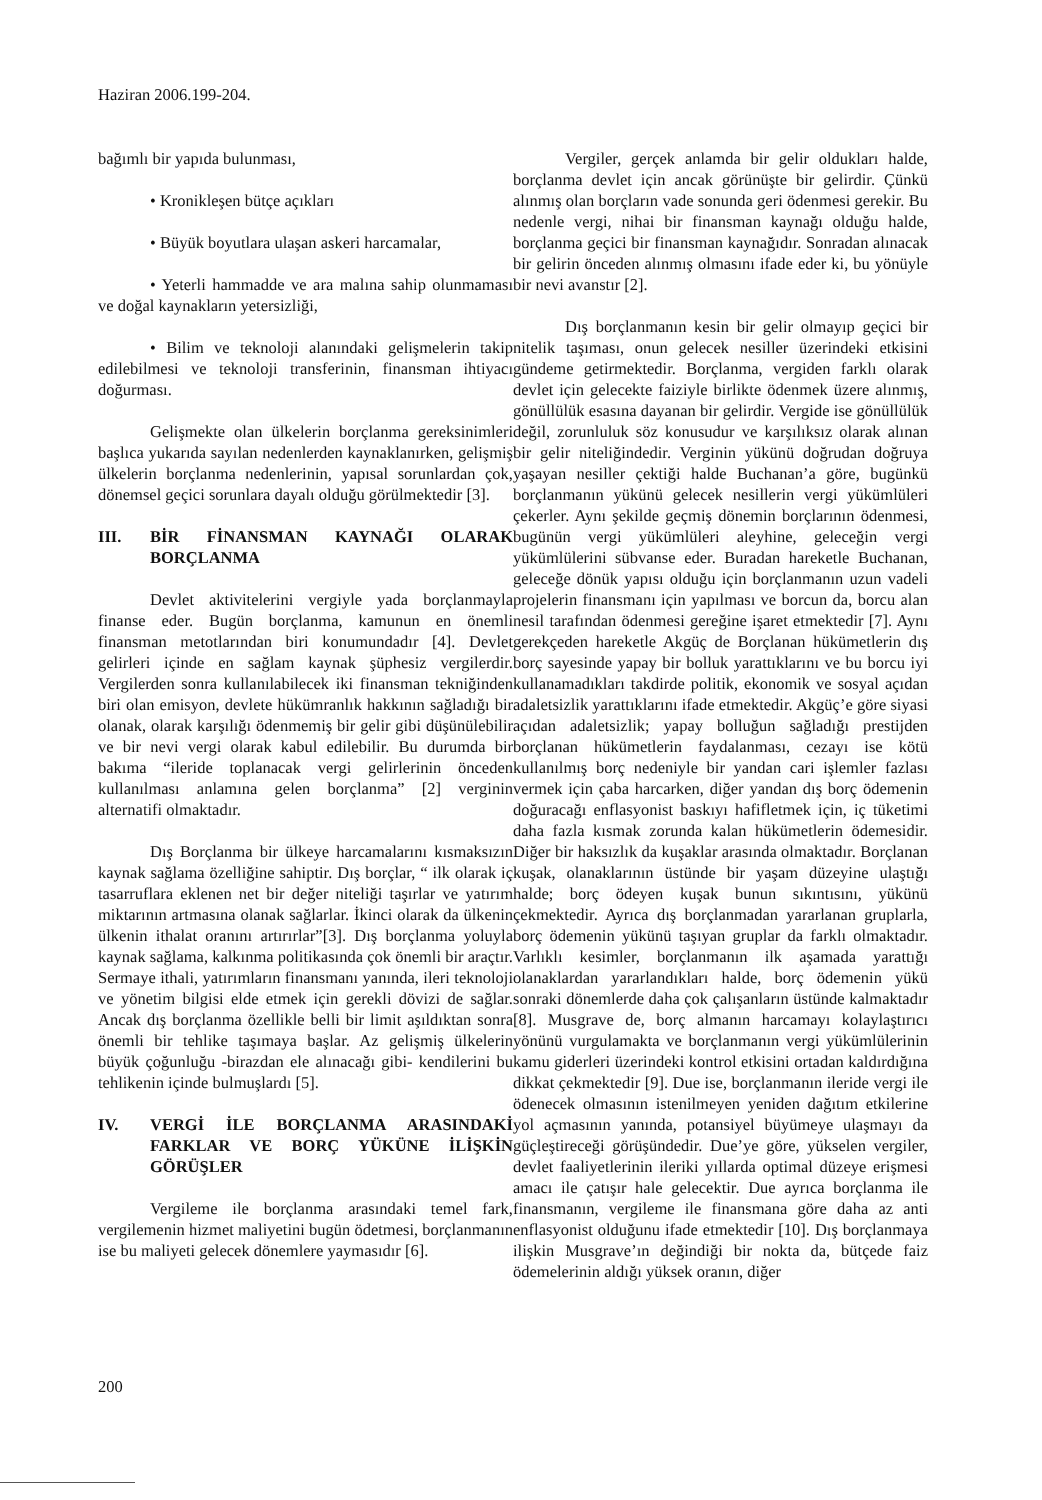Haziran 2006.199-204.
bağımlı bir yapıda bulunması,
• Kronikleşen bütçe açıkları
• Büyük boyutlara ulaşan askeri harcamalar,
• Yeterli hammadde ve ara malına sahip olunmaması ve doğal kaynakların yetersizliği,
• Bilim ve teknoloji alanındaki gelişmelerin takip edilebilmesi ve teknoloji transferinin, finansman ihtiyacı doğurması.
Gelişmekte olan ülkelerin borçlanma gereksinimleri başlıca yukarıda sayılan nedenlerden kaynaklanırken, gelişmiş ülkelerin borçlanma nedenlerinin, yapısal sorunlardan çok, dönemsel geçici sorunlara dayalı olduğu görülmektedir [3].
III. BİR FİNANSMAN KAYNAĞI OLARAK BORÇLANMA
Devlet aktivitelerini vergiyle yada borçlanmayla finanse eder. Bugün borçlanma, kamunun en önemli finansman metotlarından biri konumundadır [4]. Devlet gelirleri içinde en sağlam kaynak şüphesiz vergilerdir. Vergilerden sonra kullanılabilecek iki finansman tekniğinden biri olan emisyon, devlete hükümranlık hakkının sağladığı bir olanak, olarak karşılığı ödenmemiş bir gelir gibi düşünülebilir ve bir nevi vergi olarak kabul edilebilir. Bu durumda bir bakıma “ileride toplanacak vergi gelirlerinin önceden kullanılması anlamına gelen borçlanma” [2] verginin alternatifi olmaktadır.
Dış Borçlanma bir ülkeye harcamalarını kısmaksızın kaynak sağlama özelliğine sahiptir. Dış borçlar, “ ilk olarak iç tasarruflara eklenen net bir değer niteliği taşırlar ve yatırım miktarının artmasına olanak sağlarlar. İkinci olarak da ülkenin ülkenin ithalat oranını artırırlar”[3]. Dış borçlanma yoluyla kaynak sağlama, kalkınma politikasında çok önemli bir araçtır. Sermaye ithali, yatırımların finansmanı yanında, ileri teknoloji ve yönetim bilgisi elde etmek için gerekli dövizi de sağlar. Ancak dış borçlanma özellikle belli bir limit aşıldıktan sonra önemli bir tehlike taşımaya başlar. Az gelişmiş ülkelerin büyük çoğunluğu -birazdan ele alınacağı gibi- kendilerini bu tehlikenin içinde bulmuşlardı [5].
IV. VERGİ İLE BORÇLANMA ARASINDAKİ FARKLAR VE BORÇ YÜKÜNE İLİŞKİN GÖRÜŞLER
Vergileme ile borçlanma arasındaki temel fark, vergilemenin hizmet maliyetini bugün ödetmesi, borçlanmanın ise bu maliyeti gelecek dönemlere yaymasıdır [6].
Vergiler, gerçek anlamda bir gelir oldukları halde, borçlanma devlet için ancak görünüşte bir gelirdir. Çünkü alınmış olan borçların vade sonunda geri ödenmesi gerekir. Bu nedenle vergi, nihai bir finansman kaynağı olduğu halde, borçlanma geçici bir finansman kaynağıdır. Sonradan alınacak bir gelirin önceden alınmış olmasını ifade eder ki, bu yönüyle bir nevi avanstır [2].
Dış borçlanmanın kesin bir gelir olmayıp geçici bir nitelik taşıması, onun gelecek nesiller üzerindeki etkisini gündeme getirmektedir. Borçlanma, vergiden farklı olarak devlet için gelecekte faiziyle birlikte ödenmek üzere alınmış, gönüllülük esasına dayanan bir gelirdir. Vergide ise gönüllülük değil, zorunluluk söz konusudur ve karşılıksız olarak alınan bir gelir niteliğindedir. Verginin yükünü doğrudan doğruya yaşayan nesiller çektiği halde Buchanan’a göre, bugünkü borçlanmanın yükünü gelecek nesillerin vergi yükümlüleri çekerler. Aynı şekilde geçmiş dönemin borçlarının ödenmesi, bugünün vergi yükümlüleri aleyhine, geleceğin vergi yükümlülerini sübvanse eder. Buradan hareketle Buchanan, geleceğe dönük yapısı olduğu için borçlanmanın uzun vadeli projelerin finansmanı için yapılması ve borcun da, borcu alan nesil tarafından ödenmesi gereğine işaret etmektedir [7]. Aynı gerekçeden hareketle Akgüç de Borçlanan hükümetlerin dış borç sayesinde yapay bir bolluk yarattıklarını ve bu borcu iyi kullanamadıkları takdirde politik, ekonomik ve sosyal açıdan adaletsizlik yarattıklarını ifade etmektedir. Akgüç’e göre siyasi açıdan adaletsizlik; yapay bolluğun sağladığı prestijden borçlanan hükümetlerin faydalanması, cezayı ise kötü kullanılmış borç nedeniyle bir yandan cari işlemler fazlası vermek için çaba harcarken, diğer yandan dış borç ödemenin doğuracağı enflasyonist baskıyı hafifletmek için, iç tüketimi daha fazla kısmak zorunda kalan hükümetlerin ödemesidir. Diğer bir haksızlık da kuşaklar arasında olmaktadır. Borçlanan kuşak, olanaklarının üstünde bir yaşam düzeyine ulaştığı halde; borç ödeyen kuşak bunun sıkıntısını, yükünü çekmektedir. Ayrıca dış borçlanmadan yararlanan gruplarla, borç ödemenin yükünü taşıyan gruplar da farklı olmaktadır. Varlıklı kesimler, borçlanmanın ilk aşamada yarattığı olanaklardan yararlandıkları halde, borç ödemenin yükü sonraki dönemlerde daha çok çalışanların üstünde kalmaktadır [8]. Musgrave de, borç almanın harcamayı kolaylaştırıcı yönünü vurgulamakta ve borçlanmanın vergi yükümlülerinin kamu giderleri üzerindeki kontrol etkisini ortadan kaldırdığına dikkat çekmektedir [9]. Due ise, borçlanmanın ileride vergi ile ödenecek olmasının istenilmeyen yeniden dağıtım etkilerine yol açmasının yanında, potansiyel büyümeye ulaşmayı da güçleştireceği görüşündedir. Due’ye göre, yükselen vergiler, devlet faaliyetlerinin ileriki yıllarda optimal düzeye erişmesi amacı ile çatışır hale gelecektir. Due ayrıca borçlanma ile finansmanın, vergileme ile finansmana göre daha az anti enflasyonist olduğunu ifade etmektedir [10]. Dış borçlanmaya ilişkin Musgrave’ın değindiği bir nokta da, bütçede faiz ödemelerinin aldığı yüksek oranın, diğer
200